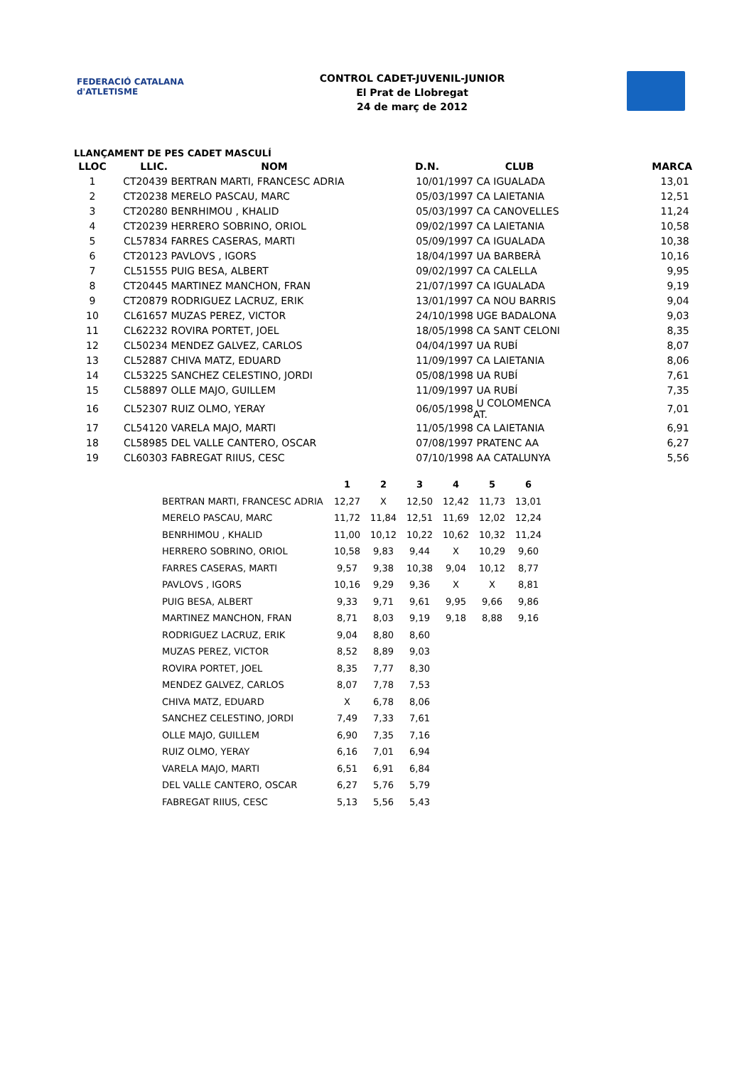FEDERACIÓ CATALANA d'ATLETISME
CONTROL CADET-JUVENIL-JUNIOR
El Prat de Llobregat
24 de març de 2012
LLANÇAMENT DE PES CADET MASCULÍ
| LLOC | LLIC. | NOM | D.N. | CLUB | MARCA |
| --- | --- | --- | --- | --- | --- |
| 1 | CT20439 | BERTRAN MARTI, FRANCESC ADRIA | 10/01/1997 | CA IGUALADA | 13,01 |
| 2 | CT20238 | MERELO PASCAU, MARC | 05/03/1997 | CA LAIETANIA | 12,51 |
| 3 | CT20280 | BENRHIMOU , KHALID | 05/03/1997 | CA CANOVELLES | 11,24 |
| 4 | CT20239 | HERRERO SOBRINO, ORIOL | 09/02/1997 | CA LAIETANIA | 10,58 |
| 5 | CL57834 | FARRES CASERAS, MARTI | 05/09/1997 | CA IGUALADA | 10,38 |
| 6 | CT20123 | PAVLOVS , IGORS | 18/04/1997 | UA BARBERÀ | 10,16 |
| 7 | CL51555 | PUIG BESA, ALBERT | 09/02/1997 | CA CALELLA | 9,95 |
| 8 | CT20445 | MARTINEZ MANCHON, FRAN | 21/07/1997 | CA IGUALADA | 9,19 |
| 9 | CT20879 | RODRIGUEZ LACRUZ, ERIK | 13/01/1997 | CA NOU BARRIS | 9,04 |
| 10 | CL61657 | MUZAS PEREZ, VICTOR | 24/10/1998 | UGE BADALONA | 9,03 |
| 11 | CL62232 | ROVIRA PORTET, JOEL | 18/05/1998 | CA SANT CELONI | 8,35 |
| 12 | CL50234 | MENDEZ GALVEZ, CARLOS | 04/04/1997 | UA RUBÍ | 8,07 |
| 13 | CL52887 | CHIVA MATZ, EDUARD | 11/09/1997 | CA LAIETANIA | 8,06 |
| 14 | CL53225 | SANCHEZ CELESTINO, JORDI | 05/08/1998 | UA RUBÍ | 7,61 |
| 15 | CL58897 | OLLE MAJO, GUILLEM | 11/09/1997 | UA RUBÍ | 7,35 |
| 16 | CL52307 | RUIZ OLMO, YERAY | 06/05/1998 | U COLOMENCA AT. | 7,01 |
| 17 | CL54120 | VARELA MAJO, MARTI | 11/05/1998 | CA LAIETANIA | 6,91 |
| 18 | CL58985 | DEL VALLE CANTERO, OSCAR | 07/08/1997 | PRATENC AA | 6,27 |
| 19 | CL60303 | FABREGAT RIIUS, CESC | 07/10/1998 | AA CATALUNYA | 5,56 |
| | 1 | 2 | 3 | 4 | 5 | 6 |
| --- | --- | --- | --- | --- | --- | --- |
| BERTRAN MARTI, FRANCESC ADRIA | 12,27 | X | 12,50 | 12,42 | 11,73 | 13,01 |
| MERELO PASCAU, MARC | 11,72 | 11,84 | 12,51 | 11,69 | 12,02 | 12,24 |
| BENRHIMOU , KHALID | 11,00 | 10,12 | 10,22 | 10,62 | 10,32 | 11,24 |
| HERRERO SOBRINO, ORIOL | 10,58 | 9,83 | 9,44 | X | 10,29 | 9,60 |
| FARRES CASERAS, MARTI | 9,57 | 9,38 | 10,38 | 9,04 | 10,12 | 8,77 |
| PAVLOVS , IGORS | 10,16 | 9,29 | 9,36 | X | X | 8,81 |
| PUIG BESA, ALBERT | 9,33 | 9,71 | 9,61 | 9,95 | 9,66 | 9,86 |
| MARTINEZ MANCHON, FRAN | 8,71 | 8,03 | 9,19 | 9,18 | 8,88 | 9,16 |
| RODRIGUEZ LACRUZ, ERIK | 9,04 | 8,80 | 8,60 | | | |
| MUZAS PEREZ, VICTOR | 8,52 | 8,89 | 9,03 | | | |
| ROVIRA PORTET, JOEL | 8,35 | 7,77 | 8,30 | | | |
| MENDEZ GALVEZ, CARLOS | 8,07 | 7,78 | 7,53 | | | |
| CHIVA MATZ, EDUARD | X | 6,78 | 8,06 | | | |
| SANCHEZ CELESTINO, JORDI | 7,49 | 7,33 | 7,61 | | | |
| OLLE MAJO, GUILLEM | 6,90 | 7,35 | 7,16 | | | |
| RUIZ OLMO, YERAY | 6,16 | 7,01 | 6,94 | | | |
| VARELA MAJO, MARTI | 6,51 | 6,91 | 6,84 | | | |
| DEL VALLE CANTERO, OSCAR | 6,27 | 5,76 | 5,79 | | | |
| FABREGAT RIIUS, CESC | 5,13 | 5,56 | 5,43 | | | |